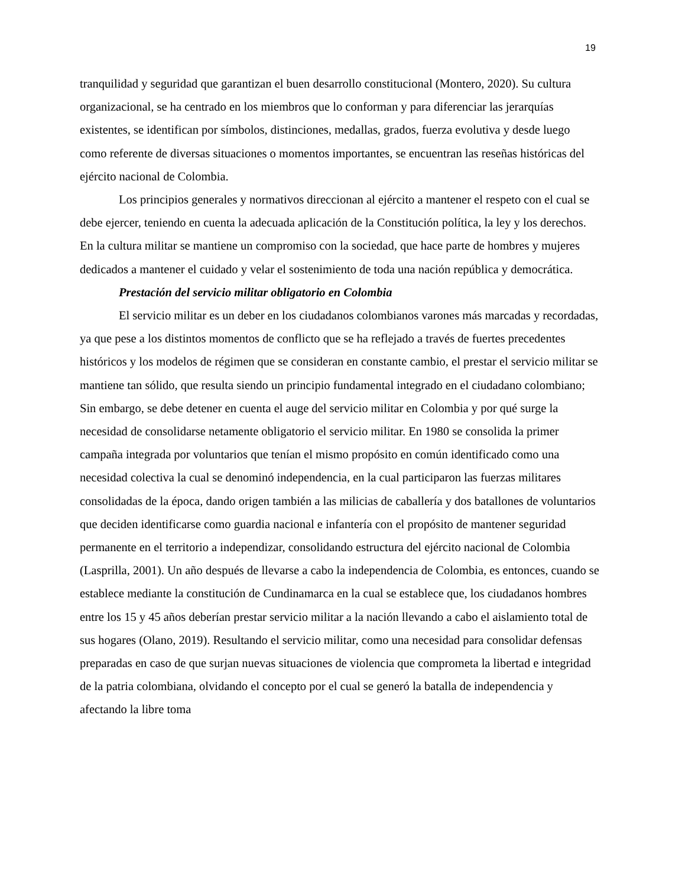19
tranquilidad y seguridad que garantizan el buen desarrollo constitucional (Montero, 2020). Su cultura organizacional, se ha centrado en los miembros que lo conforman y para diferenciar las jerarquías existentes, se identifican por símbolos, distinciones, medallas, grados, fuerza evolutiva y desde luego como referente de diversas situaciones o momentos importantes, se encuentran las reseñas históricas del ejército nacional de Colombia.
Los principios generales y normativos direccionan al ejército a mantener el respeto con el cual se debe ejercer, teniendo en cuenta la adecuada aplicación de la Constitución política, la ley y los derechos. En la cultura militar se mantiene un compromiso con la sociedad, que hace parte de hombres y mujeres dedicados a mantener el cuidado y velar el sostenimiento de toda una nación república y democrática.
Prestación del servicio militar obligatorio en Colombia
El servicio militar es un deber en los ciudadanos colombianos varones más marcadas y recordadas, ya que pese a los distintos momentos de conflicto que se ha reflejado a través de fuertes precedentes históricos y los modelos de régimen que se consideran en constante cambio, el prestar el servicio militar se mantiene tan sólido, que resulta siendo un principio fundamental integrado en el ciudadano colombiano; Sin embargo, se debe detener en cuenta el auge del servicio militar en Colombia y por qué surge la necesidad de consolidarse netamente obligatorio el servicio militar. En 1980 se consolida la primer campaña integrada por voluntarios que tenían el mismo propósito en común identificado como una necesidad colectiva la cual se denominó independencia, en la cual participaron las fuerzas militares consolidadas de la época, dando origen también a las milicias de caballería y dos batallones de voluntarios que deciden identificarse como guardia nacional e infantería con el propósito de mantener seguridad permanente en el territorio a independizar, consolidando estructura del ejército nacional de Colombia (Lasprilla, 2001). Un año después de llevarse a cabo la independencia de Colombia, es entonces, cuando se establece mediante la constitución de Cundinamarca en la cual se establece que, los ciudadanos hombres entre los 15 y 45 años deberían prestar servicio militar a la nación llevando a cabo el aislamiento total de sus hogares (Olano, 2019). Resultando el servicio militar, como una necesidad para consolidar defensas preparadas en caso de que surjan nuevas situaciones de violencia que comprometa la libertad e integridad de la patria colombiana, olvidando el concepto por el cual se generó la batalla de independencia y afectando la libre toma